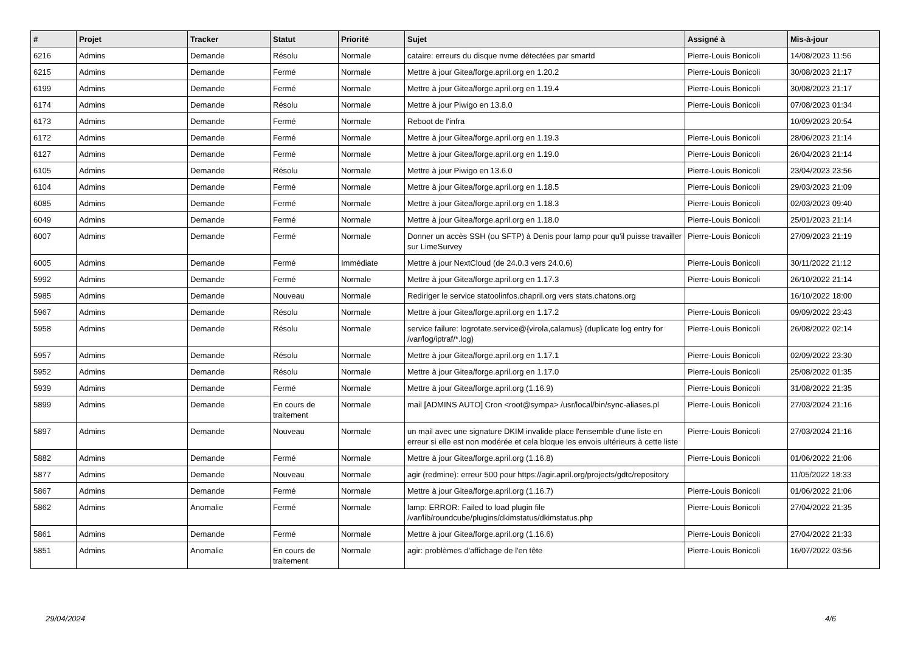| # | Projet | Tracker | Statut | Priorité | Sujet | Assigné à | Mis-à-jour |
| --- | --- | --- | --- | --- | --- | --- | --- |
| 6216 | Admins | Demande | Résolu | Normale | cataire: erreurs du disque nvme détectées par smartd | Pierre-Louis Bonicoli | 14/08/2023 11:56 |
| 6215 | Admins | Demande | Fermé | Normale | Mettre à jour Gitea/forge.april.org en 1.20.2 | Pierre-Louis Bonicoli | 30/08/2023 21:17 |
| 6199 | Admins | Demande | Fermé | Normale | Mettre à jour Gitea/forge.april.org en 1.19.4 | Pierre-Louis Bonicoli | 30/08/2023 21:17 |
| 6174 | Admins | Demande | Résolu | Normale | Mettre à jour Piwigo en 13.8.0 | Pierre-Louis Bonicoli | 07/08/2023 01:34 |
| 6173 | Admins | Demande | Fermé | Normale | Reboot de l'infra | | 10/09/2023 20:54 |
| 6172 | Admins | Demande | Fermé | Normale | Mettre à jour Gitea/forge.april.org en 1.19.3 | Pierre-Louis Bonicoli | 28/06/2023 21:14 |
| 6127 | Admins | Demande | Fermé | Normale | Mettre à jour Gitea/forge.april.org en 1.19.0 | Pierre-Louis Bonicoli | 26/04/2023 21:14 |
| 6105 | Admins | Demande | Résolu | Normale | Mettre à jour Piwigo en 13.6.0 | Pierre-Louis Bonicoli | 23/04/2023 23:56 |
| 6104 | Admins | Demande | Fermé | Normale | Mettre à jour Gitea/forge.april.org en 1.18.5 | Pierre-Louis Bonicoli | 29/03/2023 21:09 |
| 6085 | Admins | Demande | Fermé | Normale | Mettre à jour Gitea/forge.april.org en 1.18.3 | Pierre-Louis Bonicoli | 02/03/2023 09:40 |
| 6049 | Admins | Demande | Fermé | Normale | Mettre à jour Gitea/forge.april.org en 1.18.0 | Pierre-Louis Bonicoli | 25/01/2023 21:14 |
| 6007 | Admins | Demande | Fermé | Normale | Donner un accès SSH (ou SFTP) à Denis pour lamp pour qu'il puisse travailler sur LimeSurvey | Pierre-Louis Bonicoli | 27/09/2023 21:19 |
| 6005 | Admins | Demande | Fermé | Immédiate | Mettre à jour NextCloud (de 24.0.3 vers 24.0.6) | Pierre-Louis Bonicoli | 30/11/2022 21:12 |
| 5992 | Admins | Demande | Fermé | Normale | Mettre à jour Gitea/forge.april.org en 1.17.3 | Pierre-Louis Bonicoli | 26/10/2022 21:14 |
| 5985 | Admins | Demande | Nouveau | Normale | Rediriger le service statoolinfos.chapril.org vers stats.chatons.org | | 16/10/2022 18:00 |
| 5967 | Admins | Demande | Résolu | Normale | Mettre à jour Gitea/forge.april.org en 1.17.2 | Pierre-Louis Bonicoli | 09/09/2022 23:43 |
| 5958 | Admins | Demande | Résolu | Normale | service failure: logrotate.service@{virola,calamus} (duplicate log entry for /var/log/iptraf/*.log) | Pierre-Louis Bonicoli | 26/08/2022 02:14 |
| 5957 | Admins | Demande | Résolu | Normale | Mettre à jour Gitea/forge.april.org en 1.17.1 | Pierre-Louis Bonicoli | 02/09/2022 23:30 |
| 5952 | Admins | Demande | Résolu | Normale | Mettre à jour Gitea/forge.april.org en 1.17.0 | Pierre-Louis Bonicoli | 25/08/2022 01:35 |
| 5939 | Admins | Demande | Fermé | Normale | Mettre à jour Gitea/forge.april.org (1.16.9) | Pierre-Louis Bonicoli | 31/08/2022 21:35 |
| 5899 | Admins | Demande | En cours de traitement | Normale | mail [ADMINS AUTO] Cron <root@sympa> /usr/local/bin/sync-aliases.pl | Pierre-Louis Bonicoli | 27/03/2024 21:16 |
| 5897 | Admins | Demande | Nouveau | Normale | un mail avec une signature DKIM invalide place l'ensemble d'une liste en erreur si elle est non modérée et cela bloque les envois ultérieurs à cette liste | Pierre-Louis Bonicoli | 27/03/2024 21:16 |
| 5882 | Admins | Demande | Fermé | Normale | Mettre à jour Gitea/forge.april.org (1.16.8) | Pierre-Louis Bonicoli | 01/06/2022 21:06 |
| 5877 | Admins | Demande | Nouveau | Normale | agir (redmine): erreur 500 pour https://agir.april.org/projects/gdtc/repository | | 11/05/2022 18:33 |
| 5867 | Admins | Demande | Fermé | Normale | Mettre à jour Gitea/forge.april.org (1.16.7) | Pierre-Louis Bonicoli | 01/06/2022 21:06 |
| 5862 | Admins | Anomalie | Fermé | Normale | lamp: ERROR: Failed to load plugin file /var/lib/roundcube/plugins/dkimstatus/dkimstatus.php | Pierre-Louis Bonicoli | 27/04/2022 21:35 |
| 5861 | Admins | Demande | Fermé | Normale | Mettre à jour Gitea/forge.april.org (1.16.6) | Pierre-Louis Bonicoli | 27/04/2022 21:33 |
| 5851 | Admins | Anomalie | En cours de traitement | Normale | agir: problèmes d'affichage de l'en tête | Pierre-Louis Bonicoli | 16/07/2022 03:56 |
29/04/2024 4/6